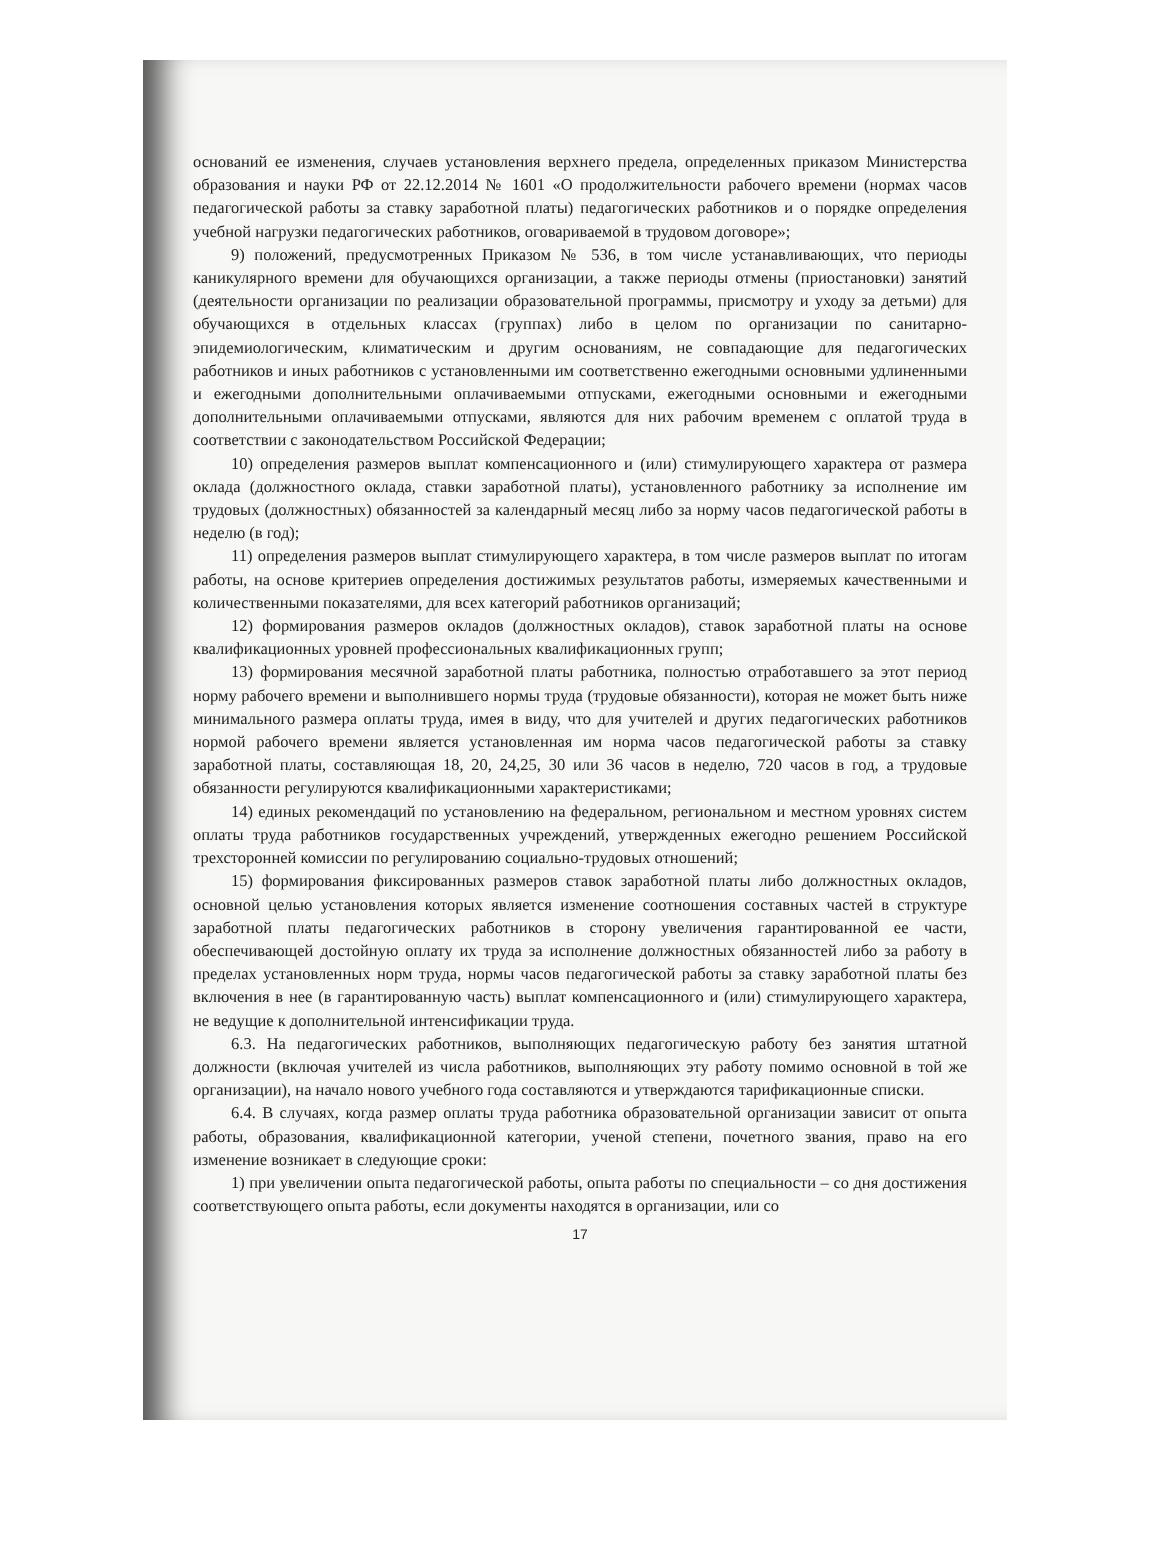оснований ее изменения, случаев установления верхнего предела, определенных приказом Министерства образования и науки РФ от 22.12.2014 № 1601 «О продолжительности рабочего времени (нормах часов педагогической работы за ставку заработной платы) педагогических работников и о порядке определения учебной нагрузки педагогических работников, оговариваемой в трудовом договоре»;
9) положений, предусмотренных Приказом № 536, в том числе устанавливающих, что периоды каникулярного времени для обучающихся организации, а также периоды отмены (приостановки) занятий (деятельности организации по реализации образовательной программы, присмотру и уходу за детьми) для обучающихся в отдельных классах (группах) либо в целом по организации по санитарно-эпидемиологическим, климатическим и другим основаниям, не совпадающие для педагогических работников и иных работников с установленными им соответственно ежегодными основными удлиненными и ежегодными дополнительными оплачиваемыми отпусками, ежегодными основными и ежегодными дополнительными оплачиваемыми отпусками, являются для них рабочим временем с оплатой труда в соответствии с законодательством Российской Федерации;
10) определения размеров выплат компенсационного и (или) стимулирующего характера от размера оклада (должностного оклада, ставки заработной платы), установленного работнику за исполнение им трудовых (должностных) обязанностей за календарный месяц либо за норму часов педагогической работы в неделю (в год);
11) определения размеров выплат стимулирующего характера, в том числе размеров выплат по итогам работы, на основе критериев определения достижимых результатов работы, измеряемых качественными и количественными показателями, для всех категорий работников организаций;
12) формирования размеров окладов (должностных окладов), ставок заработной платы на основе квалификационных уровней профессиональных квалификационных групп;
13) формирования месячной заработной платы работника, полностью отработавшего за этот период норму рабочего времени и выполнившего нормы труда (трудовые обязанности), которая не может быть ниже минимального размера оплаты труда, имея в виду, что для учителей и других педагогических работников нормой рабочего времени является установленная им норма часов педагогической работы за ставку заработной платы, составляющая 18, 20, 24,25, 30 или 36 часов в неделю, 720 часов в год, а трудовые обязанности регулируются квалификационными характеристиками;
14) единых рекомендаций по установлению на федеральном, региональном и местном уровнях систем оплаты труда работников государственных учреждений, утвержденных ежегодно решением Российской трехсторонней комиссии по регулированию социально-трудовых отношений;
15) формирования фиксированных размеров ставок заработной платы либо должностных окладов, основной целью установления которых является изменение соотношения составных частей в структуре заработной платы педагогических работников в сторону увеличения гарантированной ее части, обеспечивающей достойную оплату их труда за исполнение должностных обязанностей либо за работу в пределах установленных норм труда, нормы часов педагогической работы за ставку заработной платы без включения в нее (в гарантированную часть) выплат компенсационного и (или) стимулирующего характера, не ведущие к дополнительной интенсификации труда.
6.3. На педагогических работников, выполняющих педагогическую работу без занятия штатной должности (включая учителей из числа работников, выполняющих эту работу помимо основной в той же организации), на начало нового учебного года составляются и утверждаются тарификационные списки.
6.4. В случаях, когда размер оплаты труда работника образовательной организации зависит от опыта работы, образования, квалификационной категории, ученой степени, почетного звания, право на его изменение возникает в следующие сроки:
1) при увеличении опыта педагогической работы, опыта работы по специальности – со дня достижения соответствующего опыта работы, если документы находятся в организации, или со
17